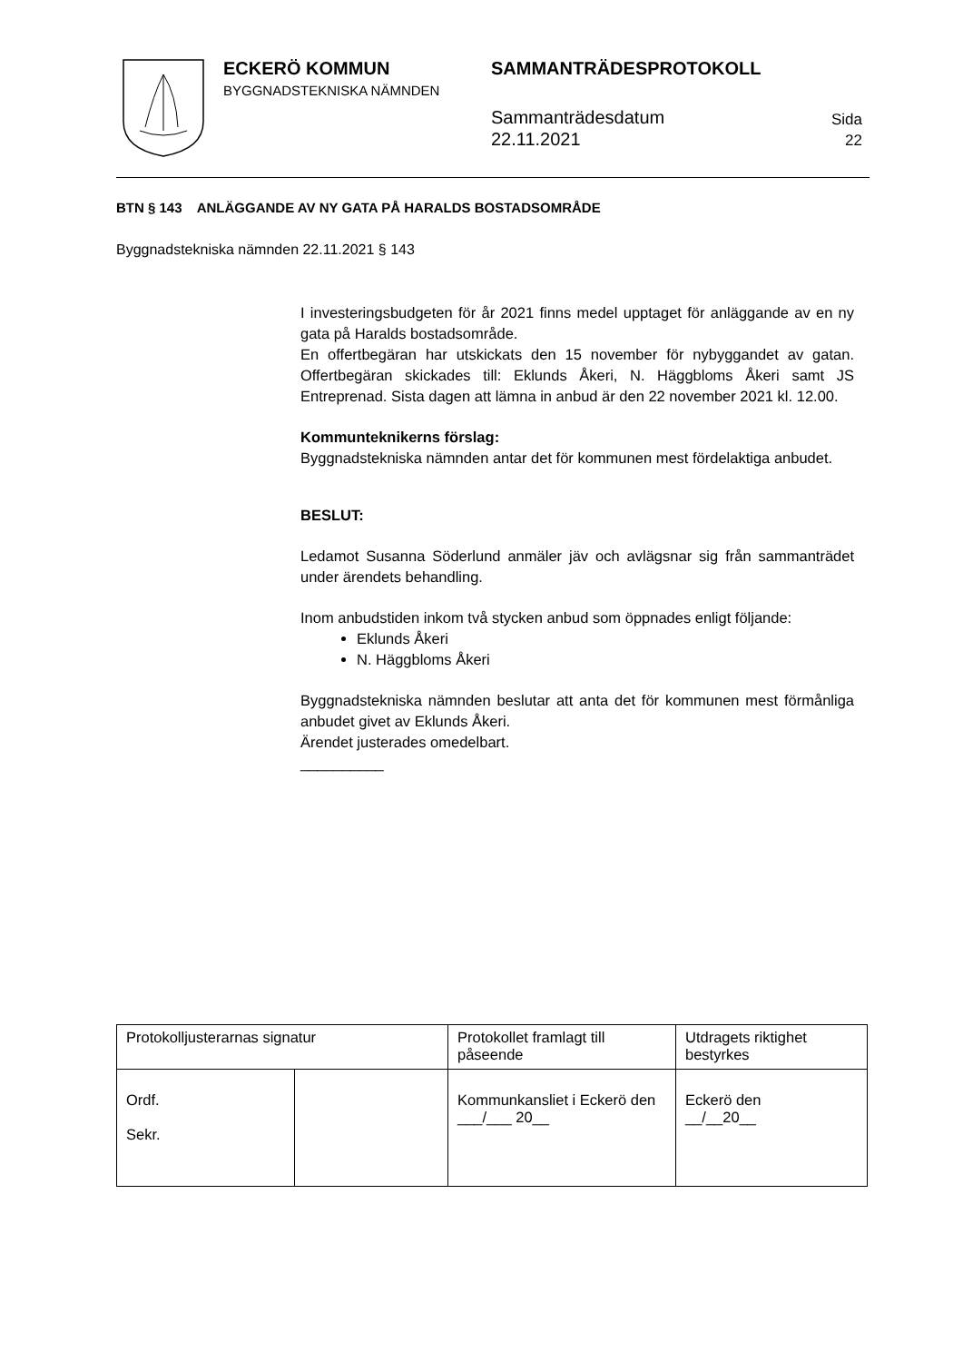ECKERÖ KOMMUN
BYGGNADSTEKNISKA NÄMNDEN
SAMMANTRÄDESPROTOKOLL
Sammanträdesdatum
22.11.2021
Sida
22
BTN § 143 ANLÄGGANDE AV NY GATA PÅ HARALDS BOSTADSOMRÅDE
Byggnadstekniska nämnden 22.11.2021 § 143
I investeringsbudgeten för år 2021 finns medel upptaget för anläggande av en ny gata på Haralds bostadsområde.
En offertbegäran har utskickats den 15 november för nybyggandet av gatan. Offertbegäran skickades till: Eklunds Åkeri, N. Häggbloms Åkeri samt JS Entreprenad. Sista dagen att lämna in anbud är den 22 november 2021 kl. 12.00.
Kommunteknikerns förslag:
Byggnadstekniska nämnden antar det för kommunen mest fördelaktiga anbudet.
BESLUT:
Ledamot Susanna Söderlund anmäler jäv och avlägsnar sig från sammanträdet under ärendets behandling.
Inom anbudstiden inkom två stycken anbud som öppnades enligt följande:
Eklunds Åkeri
N. Häggbloms Åkeri
Byggnadstekniska nämnden beslutar att anta det för kommunen mest förmånliga anbudet givet av Eklunds Åkeri.
Ärendet justerades omedelbart.
__________
| Protokolljusterarnas signatur | | Protokollet framlagt till påseende | Utdragets riktighet bestyrkes |
| Ordf. Sekr. | | Kommunkansliet i Eckerö den ___/___ 20__ | Eckerö den __/__20__ |